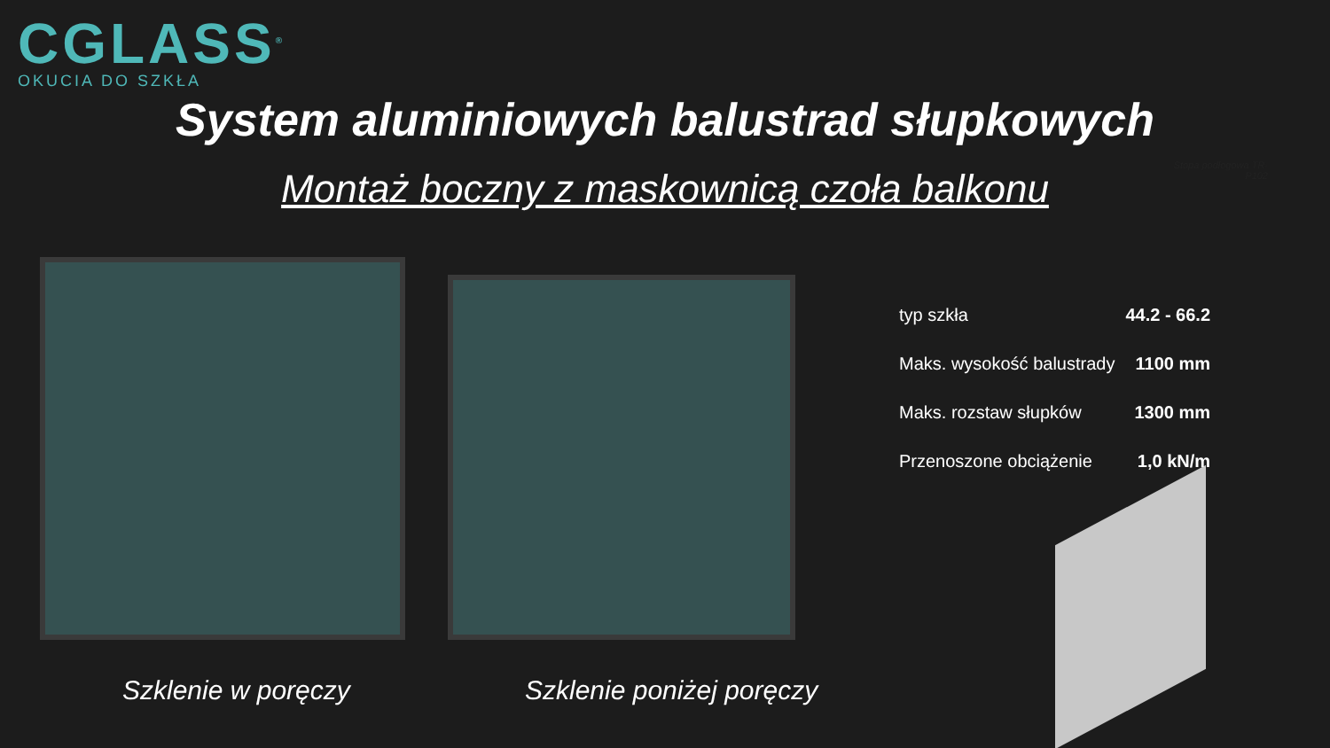CGLASS<sup>®</sup>
OKUCIA DO SZKŁA
System aluminiowych balustrad słupkowych
Montaż boczny z maskownicą czoła balkonu
Stopa podłogowa TR-P102
| typ szkła | 44.2 - 66.2 |
| Maks. wysokość balustrady | 1100 mm |
| Maks. rozstaw słupków | 1300 mm |
| Przenoszone obciążenie | 1,0 kN/m |
Szklenie w poręczy Szklenie poniżej poręczy